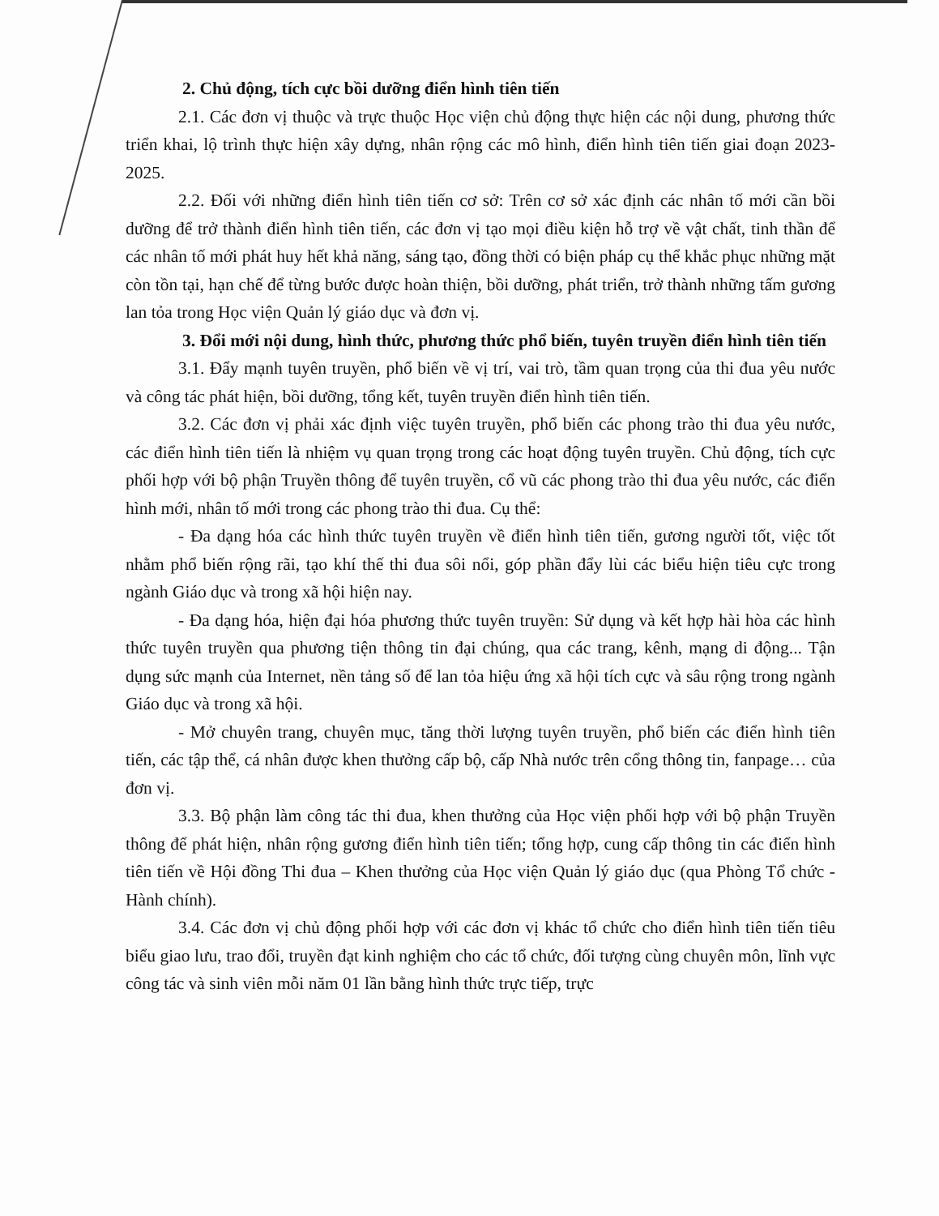2. Chủ động, tích cực bồi dưỡng điển hình tiên tiến
2.1. Các đơn vị thuộc và trực thuộc Học viện chủ động thực hiện các nội dung, phương thức triển khai, lộ trình thực hiện xây dựng, nhân rộng các mô hình, điển hình tiên tiến giai đoạn 2023-2025.
2.2. Đối với những điển hình tiên tiến cơ sở: Trên cơ sở xác định các nhân tố mới cần bồi dưỡng để trở thành điển hình tiên tiến, các đơn vị tạo mọi điều kiện hỗ trợ về vật chất, tinh thần để các nhân tố mới phát huy hết khả năng, sáng tạo, đồng thời có biện pháp cụ thể khắc phục những mặt còn tồn tại, hạn chế để từng bước được hoàn thiện, bồi dưỡng, phát triển, trở thành những tấm gương lan tỏa trong Học viện Quản lý giáo dục và đơn vị.
3. Đổi mới nội dung, hình thức, phương thức phổ biến, tuyên truyền điển hình tiên tiến
3.1. Đẩy mạnh tuyên truyền, phổ biến về vị trí, vai trò, tầm quan trọng của thi đua yêu nước và công tác phát hiện, bồi dưỡng, tổng kết, tuyên truyền điển hình tiên tiến.
3.2. Các đơn vị phải xác định việc tuyên truyền, phổ biến các phong trào thi đua yêu nước, các điển hình tiên tiến là nhiệm vụ quan trọng trong các hoạt động tuyên truyền. Chủ động, tích cực phối hợp với bộ phận Truyền thông để tuyên truyền, cổ vũ các phong trào thi đua yêu nước, các điển hình mới, nhân tố mới trong các phong trào thi đua. Cụ thể:
- Đa dạng hóa các hình thức tuyên truyền về điển hình tiên tiến, gương người tốt, việc tốt nhằm phổ biến rộng rãi, tạo khí thế thi đua sôi nổi, góp phần đẩy lùi các biểu hiện tiêu cực trong ngành Giáo dục và trong xã hội hiện nay.
- Đa dạng hóa, hiện đại hóa phương thức tuyên truyền: Sử dụng và kết hợp hài hòa các hình thức tuyên truyền qua phương tiện thông tin đại chúng, qua các trang, kênh, mạng di động... Tận dụng sức mạnh của Internet, nền tảng số để lan tỏa hiệu ứng xã hội tích cực và sâu rộng trong ngành Giáo dục và trong xã hội.
- Mở chuyên trang, chuyên mục, tăng thời lượng tuyên truyền, phổ biến các điển hình tiên tiến, các tập thể, cá nhân được khen thưởng cấp bộ, cấp Nhà nước trên cổng thông tin, fanpage… của đơn vị.
3.3. Bộ phận làm công tác thi đua, khen thưởng của Học viện phối hợp với bộ phận Truyền thông để phát hiện, nhân rộng gương điển hình tiên tiến; tổng hợp, cung cấp thông tin các điển hình tiên tiến về Hội đồng Thi đua – Khen thưởng của Học viện Quản lý giáo dục (qua Phòng Tổ chức - Hành chính).
3.4. Các đơn vị chủ động phối hợp với các đơn vị khác tổ chức cho điển hình tiên tiến tiêu biểu giao lưu, trao đổi, truyền đạt kinh nghiệm cho các tổ chức, đối tượng cùng chuyên môn, lĩnh vực công tác và sinh viên mỗi năm 01 lần bằng hình thức trực tiếp, trực